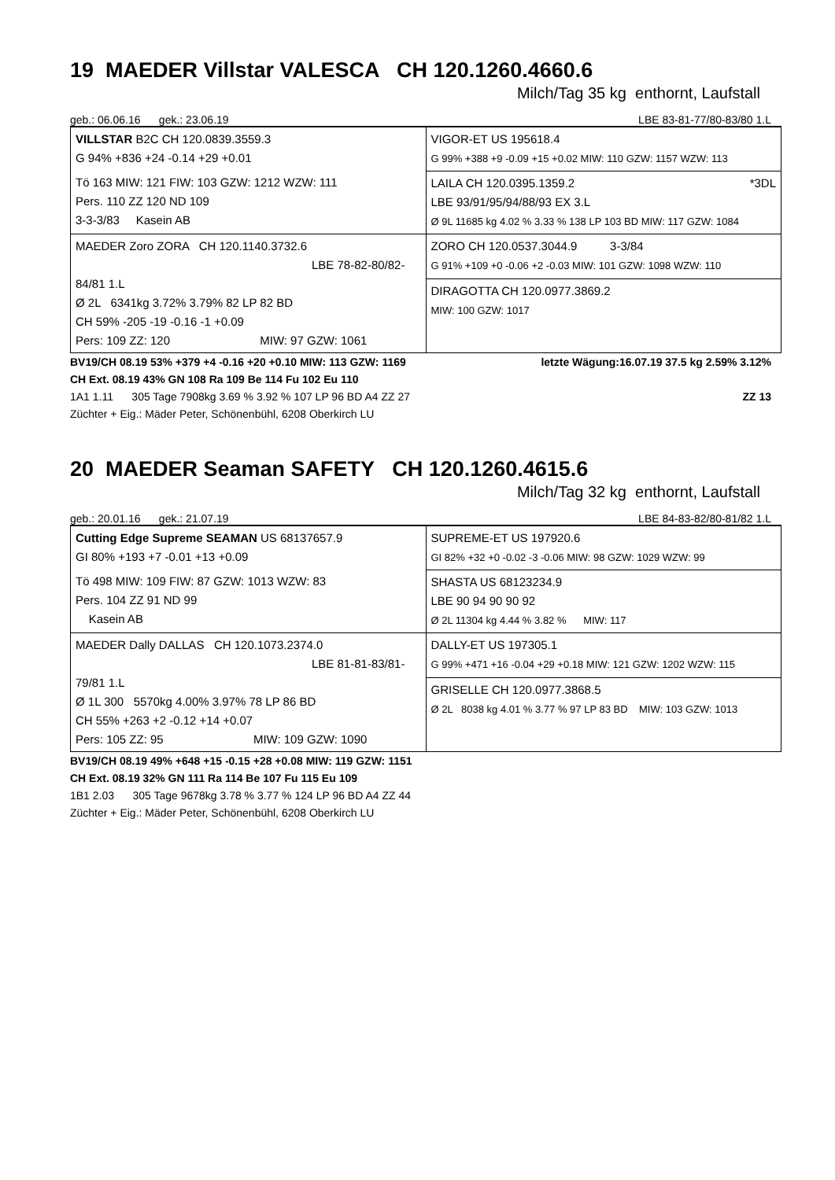19 MAEDER Villstar VALESCA CH 120.1260.4660.6
Milch/Tag 35 kg enthornt, Laufstall
geb.: 06.06.16 gek.: 23.06.19 LBE 83-81-77/80-83/80 1.L
| VILLSTAR B2C CH 120.0839.3559.3 G 94% +836 +24 -0.14 +29 +0.01 | VIGOR-ET US 195618.4 G 99% +388 +9 -0.09 +15 +0.02 MIW: 110 GZW: 1157 WZW: 113 |
| Tö 163 MIW: 121 FIW: 103 GZW: 1212 WZW: 111 Pers. 110 ZZ 120 ND 109 3-3-3/83 Kasein AB | LAILA CH 120.0395.1359.2 *3DL LBE 93/91/95/94/88/93 EX 3.L Ø 9L 11685 kg 4.02 % 3.33 % 138 LP 103 BD MIW: 117 GZW: 1084 |
| MAEDER Zoro ZORA CH 120.1140.3732.6 LBE 78-82-80/82-84/81 1.L Ø 2L 6341kg 3.72% 3.79% 82 LP 82 BD CH 59% -205 -19 -0.16 -1 +0.09 Pers: 109 ZZ: 120 MIW: 97 GZW: 1061 | ZORO CH 120.0537.3044.9 3-3/84 G 91% +109 +0 -0.06 +2 -0.03 MIW: 101 GZW: 1098 WZW: 110 DIRAGOTTA CH 120.0977.3869.2 MIW: 100 GZW: 1017 |
BV19/CH 08.19 53% +379 +4 -0.16 +20 +0.10 MIW: 113 GZW: 1169 letzte Wägung:16.07.19 37.5 kg 2.59% 3.12%
CH Ext. 08.19 43% GN 108 Ra 109 Be 114 Fu 102 Eu 110
1A1 1.11 305 Tage 7908kg 3.69 % 3.92 % 107 LP 96 BD A4 ZZ 27 ZZ 13
Züchter + Eig.: Mäder Peter, Schönenbühl, 6208 Oberkirch LU
20 MAEDER Seaman SAFETY CH 120.1260.4615.6
Milch/Tag 32 kg enthornt, Laufstall
geb.: 20.01.16 gek.: 21.07.19 LBE 84-83-82/80-81/82 1.L
| Cutting Edge Supreme SEAMAN US 68137657.9 GI 80% +193 +7 -0.01 +13 +0.09 | SUPREME-ET US 197920.6 GI 82% +32 +0 -0.02 -3 -0.06 MIW: 98 GZW: 1029 WZW: 99 |
| Tö 498 MIW: 109 FIW: 87 GZW: 1013 WZW: 83 Pers. 104 ZZ 91 ND 99 Kasein AB | SHASTA US 68123234.9 LBE 90 94 90 90 92 Ø 2L 11304 kg 4.44 % 3.82 % MIW: 117 |
| MAEDER Dally DALLAS CH 120.1073.2374.0 LBE 81-81-83/81-79/81 1.L Ø 1L 300 5570kg 4.00% 3.97% 78 LP 86 BD CH 55% +263 +2 -0.12 +14 +0.07 Pers: 105 ZZ: 95 MIW: 109 GZW: 1090 | DALLY-ET US 197305.1 G 99% +471 +16 -0.04 +29 +0.18 MIW: 121 GZW: 1202 WZW: 115 GRISELLE CH 120.0977.3868.5 Ø 2L 8038 kg 4.01 % 3.77 % 97 LP 83 BD MIW: 103 GZW: 1013 |
BV19/CH 08.19 49% +648 +15 -0.15 +28 +0.08 MIW: 119 GZW: 1151
CH Ext. 08.19 32% GN 111 Ra 114 Be 107 Fu 115 Eu 109
1B1 2.03 305 Tage 9678kg 3.78 % 3.77 % 124 LP 96 BD A4 ZZ 44
Züchter + Eig.: Mäder Peter, Schönenbühl, 6208 Oberkirch LU